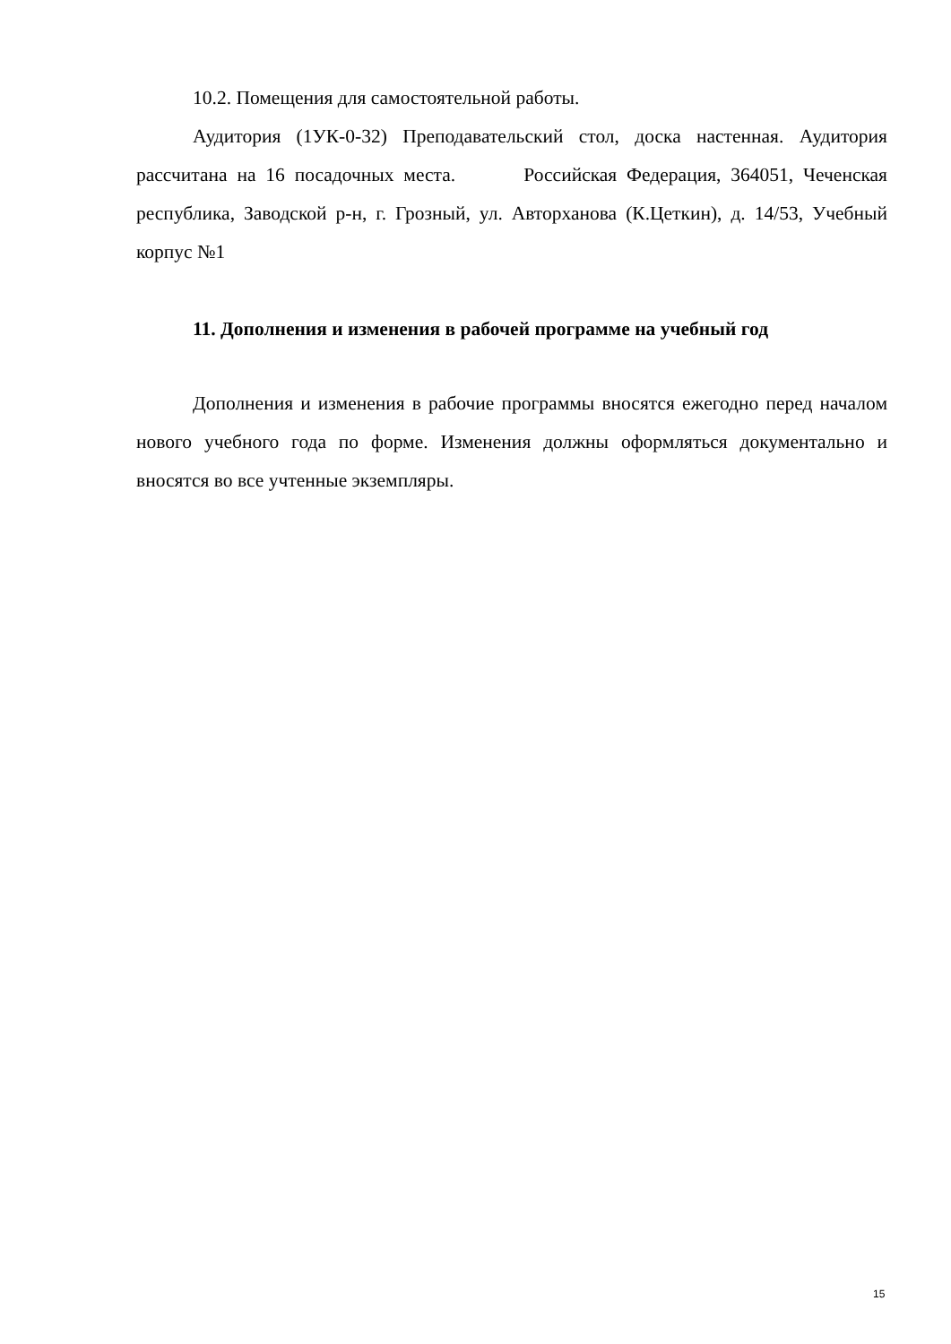10.2. Помещения для самостоятельной работы.
Аудитория (1УК-0-32) Преподавательский стол, доска настенная. Аудитория рассчитана на 16 посадочных места. Российская Федерация, 364051, Чеченская республика, Заводской р-н, г. Грозный, ул. Авторханова (К.Цеткин), д. 14/53, Учебный корпус №1
11. Дополнения и изменения в рабочей программе на учебный год
Дополнения и изменения в рабочие программы вносятся ежегодно перед началом нового учебного года по форме. Изменения должны оформляться документально и вносятся во все учтенные экземпляры.
15